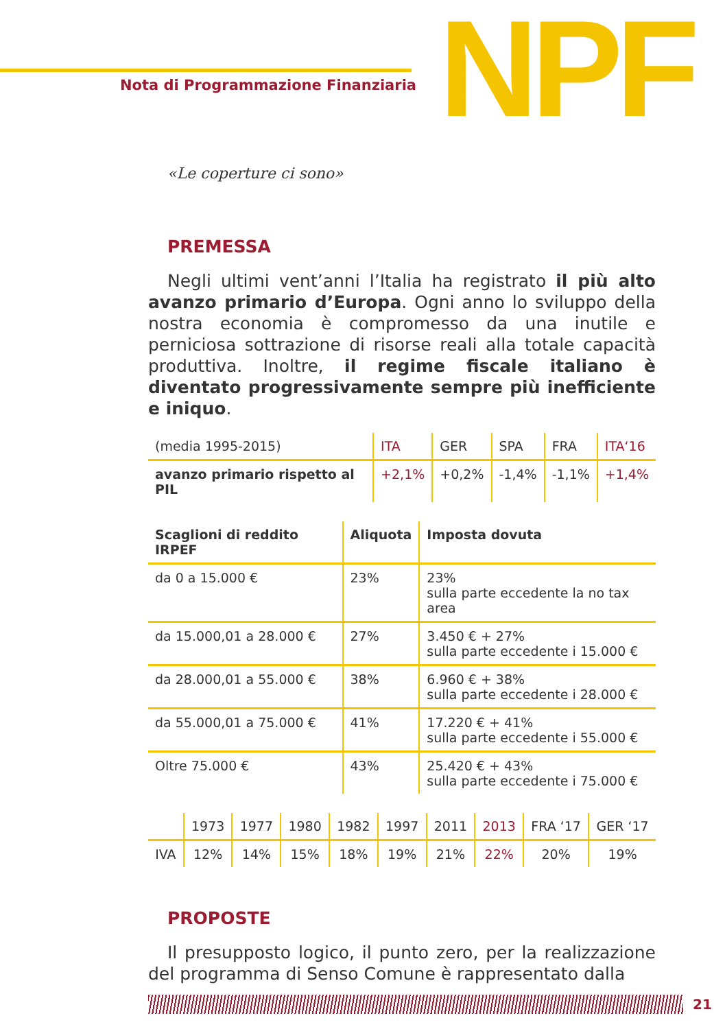Nota di Programmazione Finanziaria
NPF
«Le coperture ci sono»
PREMESSA
Negli ultimi vent’anni l’Italia ha registrato il più alto avanzo primario d’Europa. Ogni anno lo sviluppo della nostra economia è compromesso da una inutile e perniciosa sottrazione di risorse reali alla totale capacità produttiva. Inoltre, il regime fiscale italiano è diventato progressivamente sempre più inefficiente e iniquo.
| (media 1995-2015) | ITA | GER | SPA | FRA | ITA‘16 |
| avanzo primario rispetto al PIL | +2,1% | +0,2% | -1,4% | -1,1% | +1,4% |
| Scaglioni di reddito IRPEF | Aliquota | Imposta dovuta |
| --- | --- | --- |
| da 0 a 15.000 € | 23% | 23% sulla parte eccedente la no tax area |
| da 15.000,01 a 28.000 € | 27% | 3.450 € + 27% sulla parte eccedente i 15.000 € |
| da 28.000,01 a 55.000 € | 38% | 6.960 € + 38% sulla parte eccedente i 28.000 € |
| da 55.000,01 a 75.000 € | 41% | 17.220 € + 41% sulla parte eccedente i 55.000 € |
| Oltre 75.000 € | 43% | 25.420 € + 43% sulla parte eccedente i 75.000 € |
| | 1973 | 1977 | 1980 | 1982 | 1997 | 2011 | 2013 | FRA ‘17 | GER ‘17 |
| IVA | 12% | 14% | 15% | 18% | 19% | 21% | 22% | 20% | 19% |
PROPOSTE
Il presupposto logico, il punto zero, per la realizzazione del programma di Senso Comune è rappresentato dalla
21